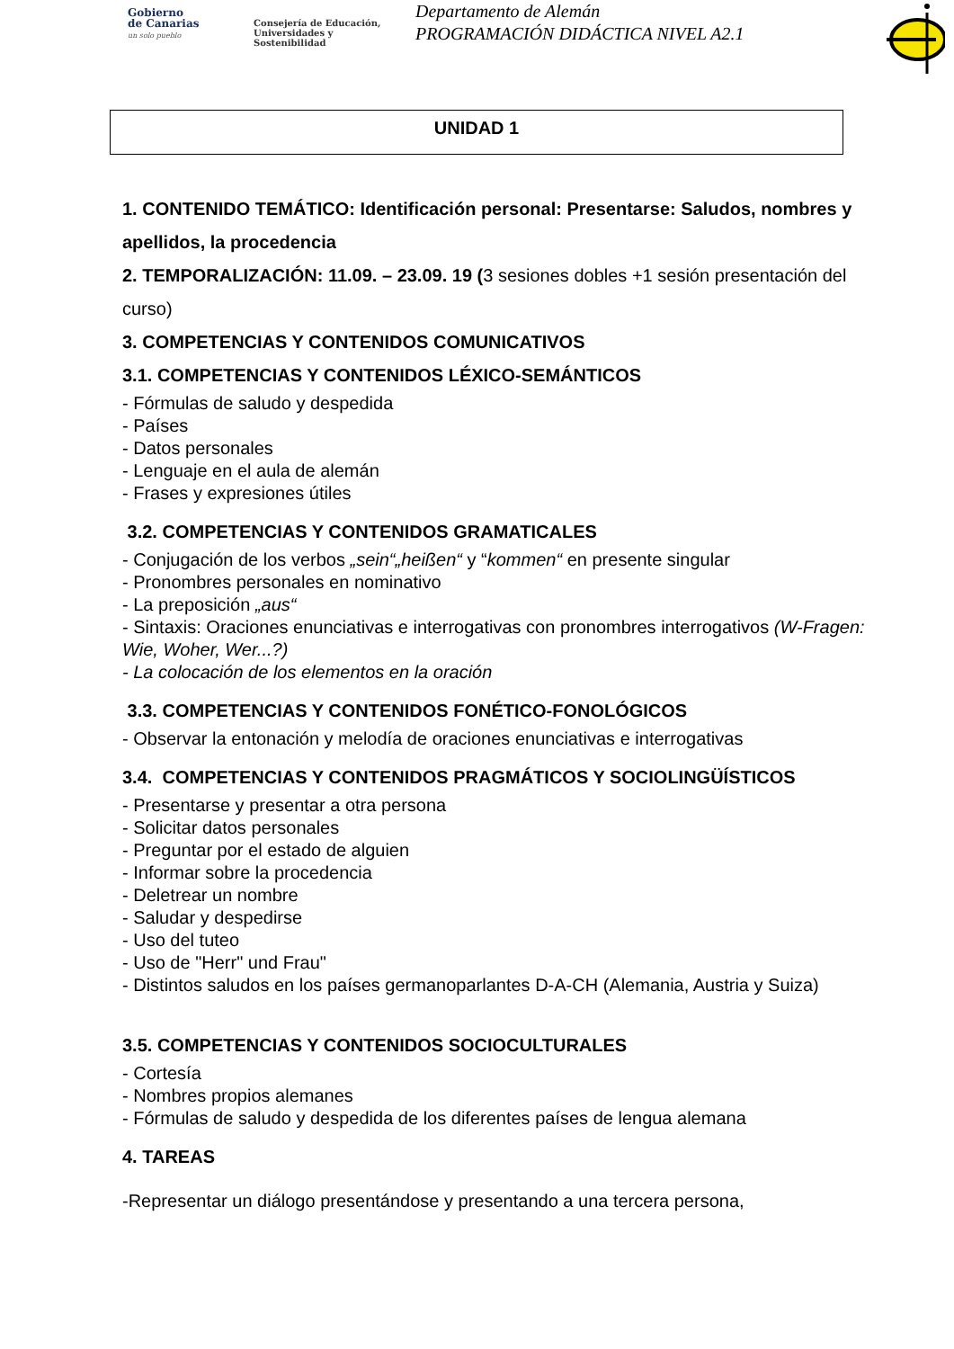Gobierno
de Canarias
un solo pueblo
Consejería de Educación,
Universidades y Sostenibilidad
Departamento de Alemán
PROGRAMACIÓN DIDÁCTICA NIVEL A2.1
UNIDAD 1
1. CONTENIDO TEMÁTICO: Identificación personal: Presentarse: Saludos, nombres y apellidos, la procedencia
2. TEMPORALIZACIÓN: 11.09. – 23.09. 19 (3 sesiones dobles +1 sesión presentación del curso)
3. COMPETENCIAS Y CONTENIDOS COMUNICATIVOS
3.1. COMPETENCIAS Y CONTENIDOS LÉXICO-SEMÁNTICOS
- Fórmulas de saludo y despedida
- Países
- Datos personales
- Lenguaje en el aula de alemán
- Frases y expresiones útiles
3.2. COMPETENCIAS Y CONTENIDOS GRAMATICALES
- Conjugación de los verbos „sein“„heißen“ y “kommen“ en presente singular
- Pronombres personales en nominativo
- La preposición „aus“
- Sintaxis: Oraciones enunciativas e interrogativas con pronombres interrogativos (W-Fragen: Wie, Woher, Wer...?)
- La colocación de los elementos en la oración
3.3. COMPETENCIAS Y CONTENIDOS FONÉTICO-FONOLÓGICOS
- Observar la entonación y melodía de oraciones enunciativas e interrogativas
3.4. COMPETENCIAS Y CONTENIDOS PRAGMÁTICOS Y SOCIOLINGÜÍSTICOS
- Presentarse y presentar a otra persona
- Solicitar datos personales
- Preguntar por el estado de alguien
- Informar sobre la procedencia
- Deletrear un nombre
- Saludar y despedirse
- Uso del tuteo
- Uso de "Herr" und Frau"
- Distintos saludos en los países germanoparlantes D-A-CH (Alemania, Austria y Suiza)
3.5. COMPETENCIAS Y CONTENIDOS SOCIOCULTURALES
- Cortesía
- Nombres propios alemanes
- Fórmulas de saludo y despedida de los diferentes países de lengua alemana
4. TAREAS
-Representar un diálogo presentándose y presentando a una tercera persona,